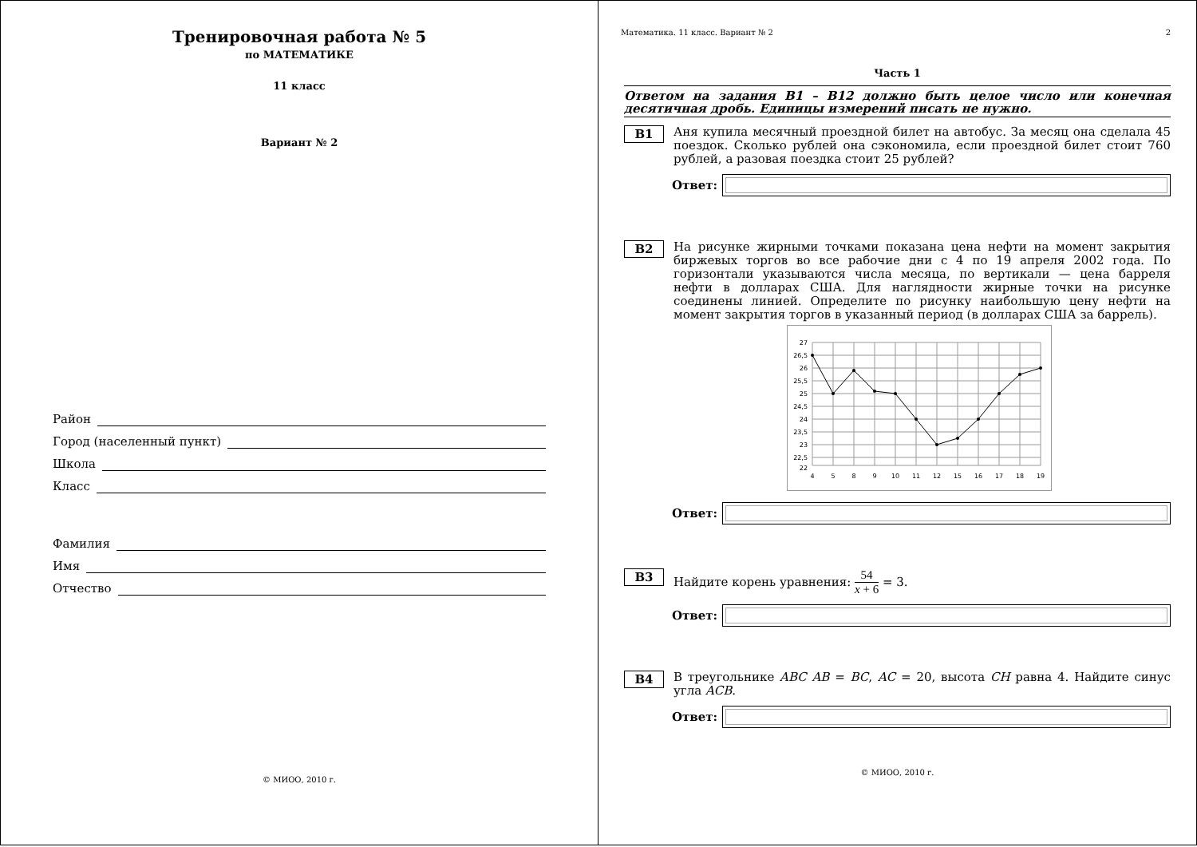Тренировочная работа № 5
по МАТЕМАТИКЕ
11 класс
Вариант № 2
Район
Город (населенный пункт)
Школа
Класс
Фамилия
Имя
Отчество
© МИОО, 2010 г.
Математика. 11 класс. Вариант № 2 2
Часть 1
Ответом на задания B1 – B12 должно быть целое число или конечная десятичная дробь. Единицы измерений писать не нужно.
B1
Аня купила месячный проездной билет на автобус. За месяц она сделала 45 поездок. Сколько рублей она сэкономила, если проездной билет стоит 760 рублей, а разовая поездка стоит 25 рублей?
Ответ:
B2
На рисунке жирными точками показана цена нефти на момент закрытия биржевых торгов во все рабочие дни с 4 по 19 апреля 2002 года. По горизонтали указываются числа месяца, по вертикали — цена барреля нефти в долларах США. Для наглядности жирные точки на рисунке соединены линией. Определите по рисунку наибольшую цену нефти на момент закрытия торгов в указанный период (в долларах США за баррель).
27
26,5
26
25,5
25
24,5
24
23,5
23
22,5
22
4
5
8
9
10
11
12
15
16
17
18
19
Ответ:
B3
Найдите корень уравнения: 54 x + 6 = 3.
Ответ:
B4
В треугольнике ABC AB = BC, AC = 20, высота CH равна 4. Найдите синус угла ACB.
Ответ:
© МИОО, 2010 г.